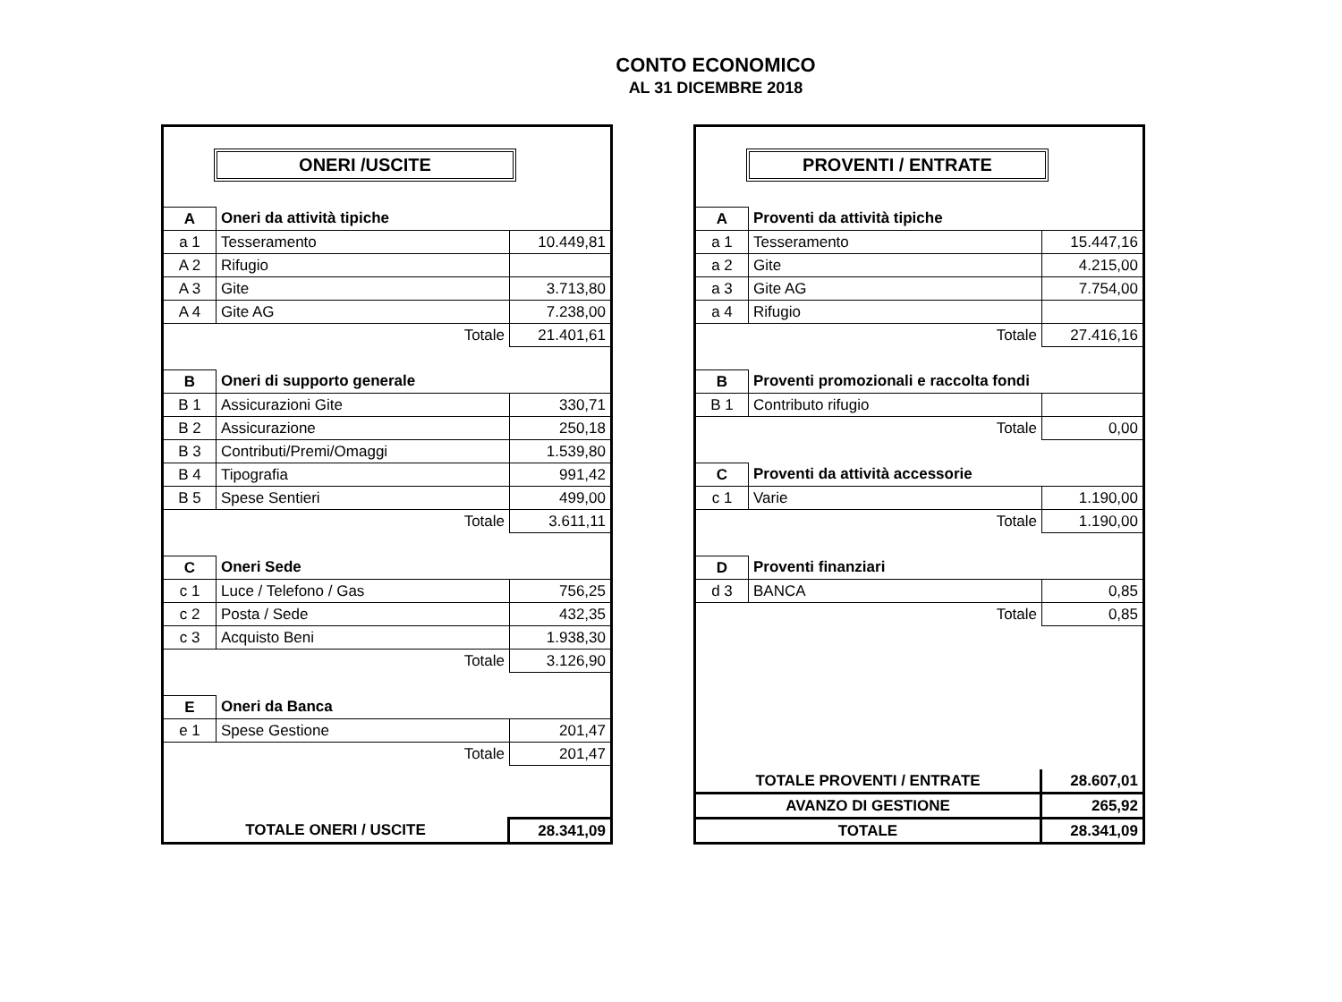CONTO ECONOMICO
AL 31 DICEMBRE 2018
ONERI /USCITE
| A | Oneri da attività tipiche | |
| a 1 | Tesseramento | 10.449,81 |
| A 2 | Rifugio | |
| A 3 | Gite | 3.713,80 |
| A 4 | Gite AG | 7.238,00 |
| Totale | | 21.401,61 |
| B | Oneri di supporto generale | |
| B 1 | Assicurazioni Gite | 330,71 |
| B 2 | Assicurazione | 250,18 |
| B 3 | Contributi/Premi/Omaggi | 1.539,80 |
| B 4 | Tipografia | 991,42 |
| B 5 | Spese Sentieri | 499,00 |
| Totale | | 3.611,11 |
| C | Oneri Sede | |
| c 1 | Luce / Telefono / Gas | 756,25 |
| c 2 | Posta / Sede | 432,35 |
| c 3 | Acquisto Beni | 1.938,30 |
| Totale | | 3.126,90 |
| E | Oneri da Banca | |
| e 1 | Spese Gestione | 201,47 |
| Totale | | 201,47 |
| TOTALE ONERI / USCITE | 28.341,09 |
PROVENTI / ENTRATE
| A | Proventi da attività tipiche | |
| a 1 | Tesseramento | 15.447,16 |
| a 2 | Gite | 4.215,00 |
| a 3 | Gite AG | 7.754,00 |
| a 4 | Rifugio | |
| Totale | | 27.416,16 |
| B | Proventi promozionali e raccolta fondi | |
| B 1 | Contributo rifugio | |
| Totale | | 0,00 |
| C | Proventi da attività accessorie | |
| c 1 | Varie | 1.190,00 |
| Totale | | 1.190,00 |
| D | Proventi finanziari | |
| d 3 | BANCA | 0,85 |
| Totale | | 0,85 |
| TOTALE PROVENTI / ENTRATE | 28.607,01 |
| AVANZO DI GESTIONE | 265,92 |
| TOTALE | 28.341,09 |